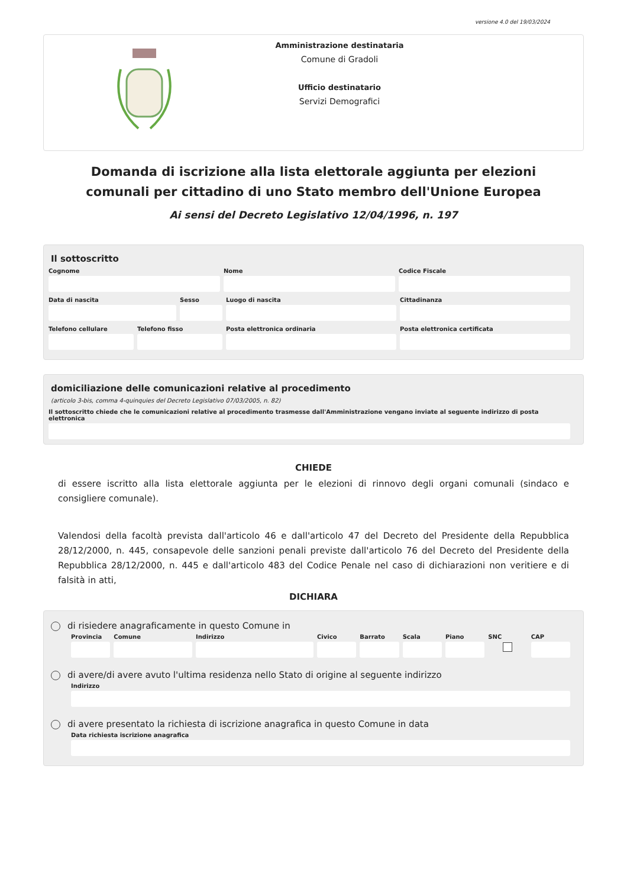versione 4.0 del 19/03/2024
Amministrazione destinataria
Comune di Gradoli
Ufficio destinatario
Servizi Demografici
Domanda di iscrizione alla lista elettorale aggiunta per elezioni comunali per cittadino di uno Stato membro dell'Unione Europea
Ai sensi del Decreto Legislativo 12/04/1996, n. 197
Il sottoscritto
Cognome Nome Codice Fiscale
Data di nascita Sesso Luogo di nascita Cittadinanza
Telefono cellulare Telefono fisso Posta elettronica ordinaria Posta elettronica certificata
domiciliazione delle comunicazioni relative al procedimento
(articolo 3-bis, comma 4-quinquies del Decreto Legislativo 07/03/2005, n. 82)
Il sottoscritto chiede che le comunicazioni relative al procedimento trasmesse dall'Amministrazione vengano inviate al seguente indirizzo di posta elettronica
CHIEDE
di essere iscritto alla lista elettorale aggiunta per le elezioni di rinnovo degli organi comunali (sindaco e consigliere comunale).
Valendosi della facoltà prevista dall'articolo 46 e dall'articolo 47 del Decreto del Presidente della Repubblica 28/12/2000, n. 445, consapevole delle sanzioni penali previste dall'articolo 76 del Decreto del Presidente della Repubblica 28/12/2000, n. 445 e dall'articolo 483 del Codice Penale nel caso di dichiarazioni non veritiere e di falsità in atti,
DICHIARA
di risiedere anagraficamente in questo Comune in
Provincia Comune Indirizzo Civico Barrato Scala Piano SNC CAP
di avere/di avere avuto l'ultima residenza nello Stato di origine al seguente indirizzo
Indirizzo
di avere presentato la richiesta di iscrizione anagrafica in questo Comune in data
Data richiesta iscrizione anagrafica